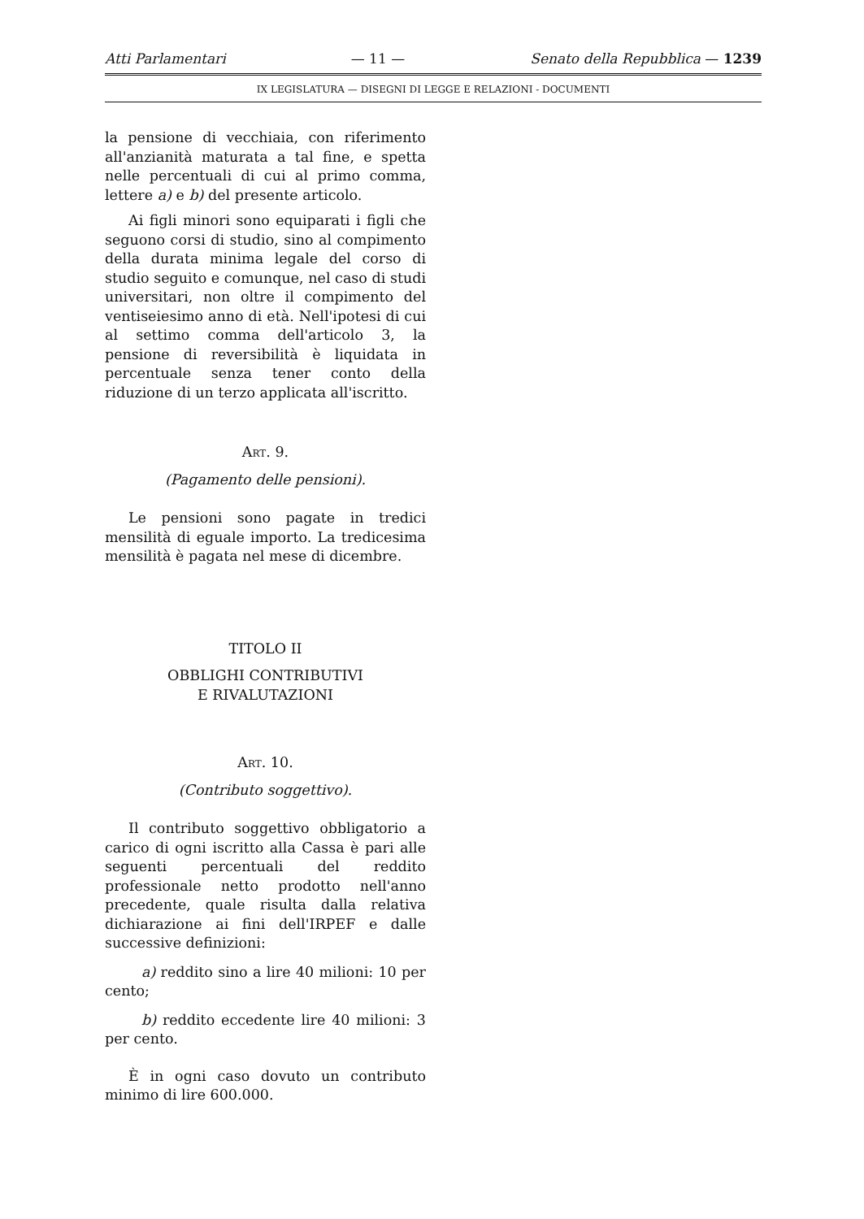Atti Parlamentari — 11 — Senato della Repubblica — 1239
IX LEGISLATURA — DISEGNI DI LEGGE E RELAZIONI - DOCUMENTI
la pensione di vecchiaia, con riferimento all'anzianità maturata a tal fine, e spetta nelle percentuali di cui al primo comma, lettere a) e b) del presente articolo.
Ai figli minori sono equiparati i figli che seguono corsi di studio, sino al compimento della durata minima legale del corso di studio seguito e comunque, nel caso di studi universitari, non oltre il compimento del ventiseiesimo anno di età. Nell'ipotesi di cui al settimo comma dell'articolo 3, la pensione di reversibilità è liquidata in percentuale senza tener conto della riduzione di un terzo applicata all'iscritto.
Art. 9.
(Pagamento delle pensioni).
Le pensioni sono pagate in tredici mensilità di eguale importo. La tredicesima mensilità è pagata nel mese di dicembre.
TITOLO II
OBBLIGHI CONTRIBUTIVI
E RIVALUTAZIONI
Art. 10.
(Contributo soggettivo).
Il contributo soggettivo obbligatorio a carico di ogni iscritto alla Cassa è pari alle seguenti percentuali del reddito professionale netto prodotto nell'anno precedente, quale risulta dalla relativa dichiarazione ai fini dell'IRPEF e dalle successive definizioni:
a) reddito sino a lire 40 milioni: 10 per cento;
b) reddito eccedente lire 40 milioni: 3 per cento.
È in ogni caso dovuto un contributo minimo di lire 600.000.